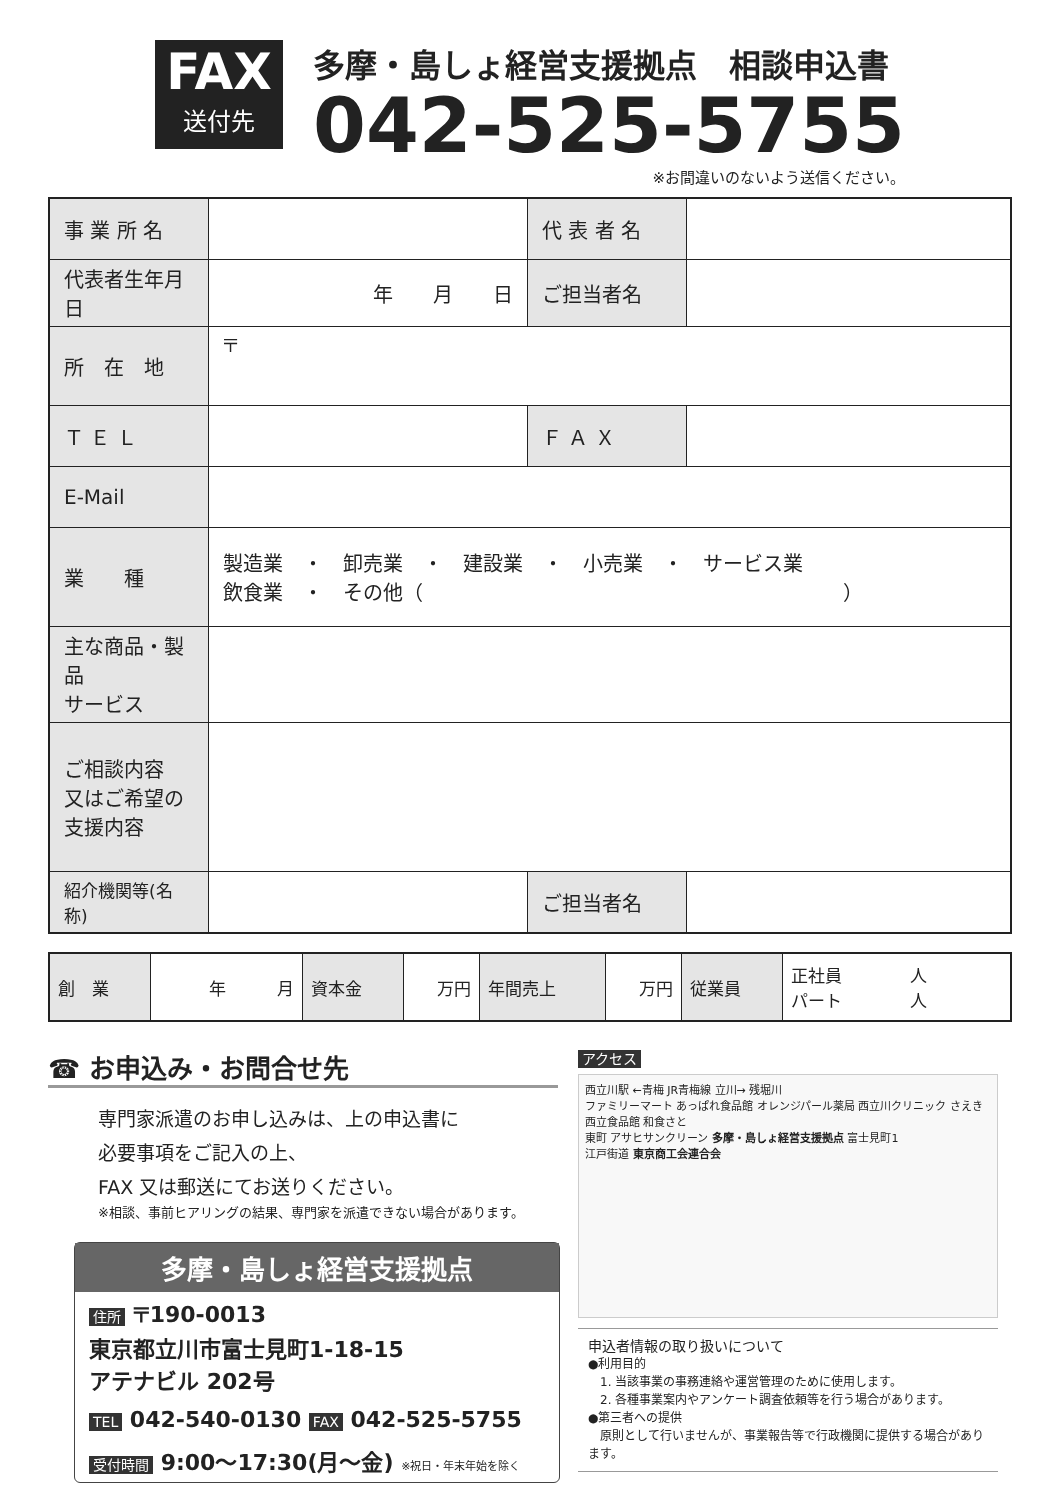FAX
送付先
多摩・島しょ経営支援拠点　相談申込書
042-525-5755
※お間違いのないよう送信ください。
| 事 業 所 名 | | 代 表 者 名 | |
| 代表者生年月日 | 年 月 日 | ご担当者名 | |
| 所 在 地 | 〒 | | |
| Ｔ Ｅ Ｌ | | Ｆ Ａ Ｘ | |
| E-Mail | | | |
| 業 種 | 製造業 ・ 卸売業 ・ 建設業 ・ 小売業 ・ サービス業 飲食業 ・ その他（ ） | | |
| 主な商品・製品 サービス | | | |
| ご相談内容 又はご希望の 支援内容 | | | |
| 紹介機関等(名称) | | ご担当者名 | |
| 創 業 | 年 月 | 資本金 | 万円 | 年間売上 | 万円 | 従業員 | 正社員 人 パート 人 |
☎ お申込み・お問合せ先
専門家派遣のお申し込みは、上の申込書に
必要事項をご記入の上、
FAX 又は郵送にてお送りください。
※相談、事前ヒアリングの結果、専門家を派遣できない場合があります。
多摩・島しょ経営支援拠点
住所 〒190-0013
東京都立川市富士見町1-18-15
アテナビル 202号
TEL 042-540-0130 FAX 042-525-5755
受付時間 9:00〜17:30(月〜金) ※祝日・年末年始を除く
アクセス
西立川駅 ←青梅 JR青梅線 立川→ 残堀川
ファミリーマート あっぱれ食品館 オレンジパール薬局 西立川クリニック さえき西立食品館 和食さと
東町 アサヒサンクリーン 多摩・島しょ経営支援拠点 富士見町1
江戸街道 東京商工会連合会
申込者情報の取り扱いについて
●利用目的
　1. 当該事業の事務連絡や運営管理のために使用します。
　2. 各種事業案内やアンケート調査依頼等を行う場合があります。
●第三者への提供
　原則として行いませんが、事業報告等で行政機関に提供する場合があります。